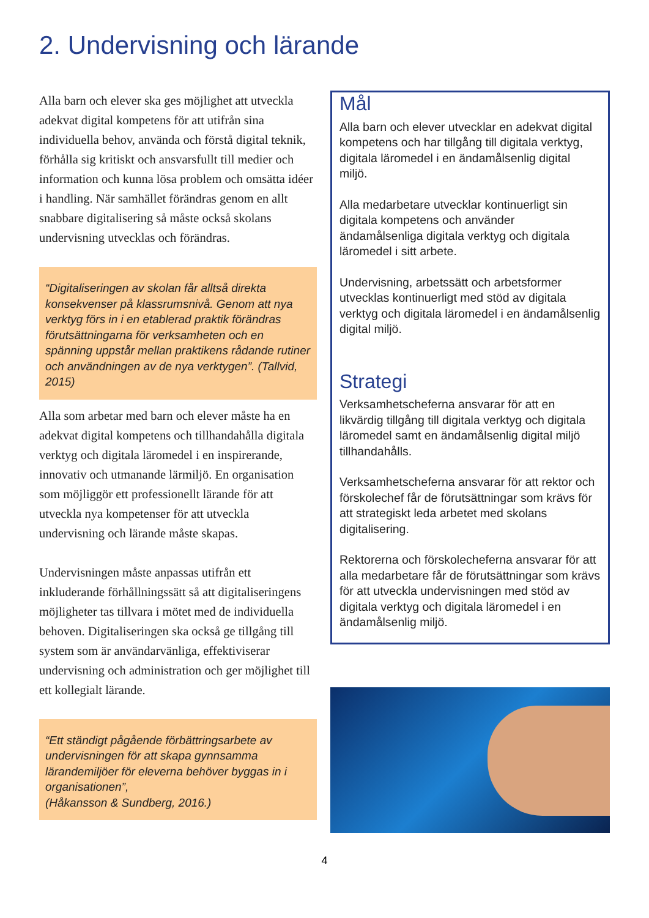2. Undervisning och lärande
Alla barn och elever ska ges möjlighet att utveckla adekvat digital kompetens för att utifrån sina individuella behov, använda och förstå digital teknik, förhålla sig kritiskt och ansvarsfullt till medier och information och kunna lösa problem och omsätta idéer i handling. När samhället förändras genom en allt snabbare digitalisering så måste också skolans undervisning utvecklas och förändras.
“Digitaliseringen av skolan får alltså direkta konsekvenser på klassrumsnivå. Genom att nya verktyg förs in i en etablerad praktik förändras förutsättningarna för verksamheten och en spänning uppstår mellan praktikens rådande rutiner och användningen av de nya verktygen”. (Tallvid, 2015)
Alla som arbetar med barn och elever måste ha en adekvat digital kompetens och tillhandahålla digitala verktyg och digitala läromedel i en inspirerande, innovativ och utmanande lärmiljö. En organisation som möjliggör ett professionellt lärande för att utveckla nya kompetenser för att utveckla undervisning och lärande måste skapas.
Undervisningen måste anpassas utifrån ett inkluderande förhållningssätt så att digitaliseringens möjligheter tas tillvara i mötet med de individuella behoven. Digitaliseringen ska också ge tillgång till system som är användarvänliga, effektiviserar undervisning och administration och ger möjlighet till ett kollegialt lärande.
“Ett ständigt pågående förbättringsarbete av undervisningen för att skapa gynnsamma lärandemiljöer för eleverna behöver byggas in i organisationen”,
(Håkansson & Sundberg, 2016.)
Mål
Alla barn och elever utvecklar en adekvat digital kompetens och har tillgång till digitala verktyg, digitala läromedel i en ändamålsenlig digital miljö.
Alla medarbetare utvecklar kontinuerligt sin digitala kompetens och använder ändamålsenliga digitala verktyg och digitala läromedel i sitt arbete.
Undervisning, arbetssätt och arbetsformer utvecklas kontinuerligt med stöd av digitala verktyg och digitala läromedel i en ändamålsenlig digital miljö.
Strategi
Verksamhetscheferna ansvarar för att en likvärdig tillgång till digitala verktyg och digitala läromedel samt en ändamålsenlig digital miljö tillhandahålls.
Verksamhetscheferna ansvarar för att rektor och förskolechef får de förutsättningar som krävs för att strategiskt leda arbetet med skolans digitalisering.
Rektorerna och förskolecheferna ansvarar för att alla medarbetare får de förutsättningar som krävs för att utveckla undervisningen med stöd av digitala verktyg och digitala läromedel i en ändamålsenlig miljö.
4